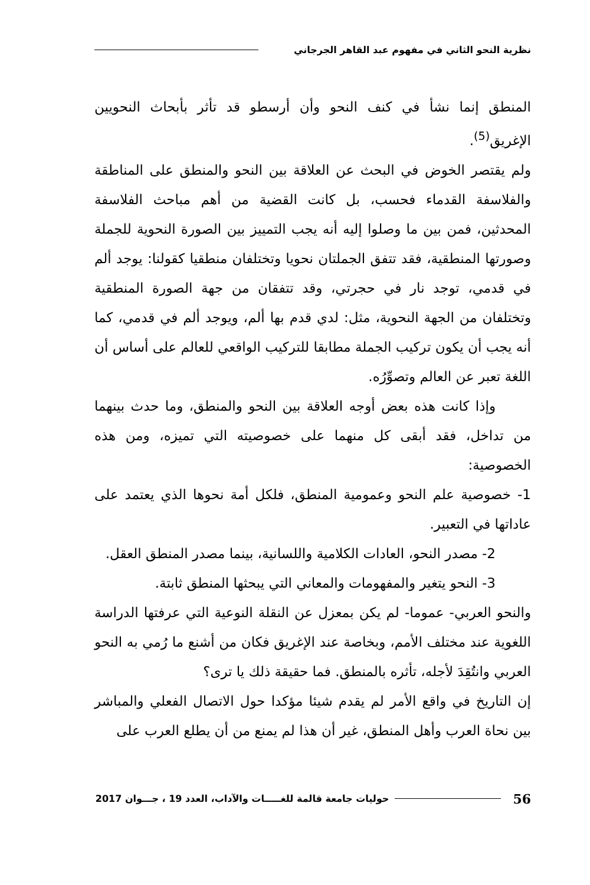نظرية النحو الثاني في مفهوم عبد القاهر الجرجاني
المنطق إنما نشأ في كنف النحو وأن أرسطو قد تأثر بأبحاث النحويين الإغريق<sup>(5)</sup>.
ولم يقتصر الخوض في البحث عن العلاقة بين النحو والمنطق على المناطقة والفلاسفة القدماء فحسب، بل كانت القضية من أهم مباحث الفلاسفة المحدثين، فمن بين ما وصلوا إليه أنه يجب التمييز بين الصورة النحوية للجملة وصورتها المنطقية، فقد تتفق الجملتان نحويا وتختلفان منطقيا كقولنا: يوجد ألم في قدمي، توجد نار في حجرتي، وقد تتفقان من جهة الصورة المنطقية وتختلفان من الجهة النحوية، مثل: لدي قدم بها ألم، ويوجد ألم في قدمي، كما أنه يجب أن يكون تركيب الجملة مطابقا للتركيب الواقعي للعالم على أساس أن اللغة تعبر عن العالم وتصوِّرُه.
وإذا كانت هذه بعض أوجه العلاقة بين النحو والمنطق، وما حدث بينهما من تداخل، فقد أبقى كل منهما على خصوصيته التي تميزه، ومن هذه الخصوصية:
1- خصوصية علم النحو وعمومية المنطق، فلكل أمة نحوها الذي يعتمد على عاداتها في التعبير.
2- مصدر النحو، العادات الكلامية واللسانية، بينما مصدر المنطق العقل.
3- النحو يتغير والمفهومات والمعاني التي يبحثها المنطق ثابتة.
والنحو العربي- عموما- لم يكن بمعزل عن النقلة النوعية التي عرفتها الدراسة اللغوية عند مختلف الأمم، وبخاصة عند الإغريق فكان من أشنع ما رُمي به النحو العربي وانتُقِدَ لأجله، تأثره بالمنطق. فما حقيقة ذلك يا ترى؟
إن التاريخ في واقع الأمر لم يقدم شيئا مؤكدا حول الاتصال الفعلي والمباشر بين نحاة العرب وأهل المنطق، غير أن هذا لم يمنع من أن يطلع العرب على
56 حوليات جامعة قالمة للغـــــات والآداب، العدد 19 ، جـــوان 2017